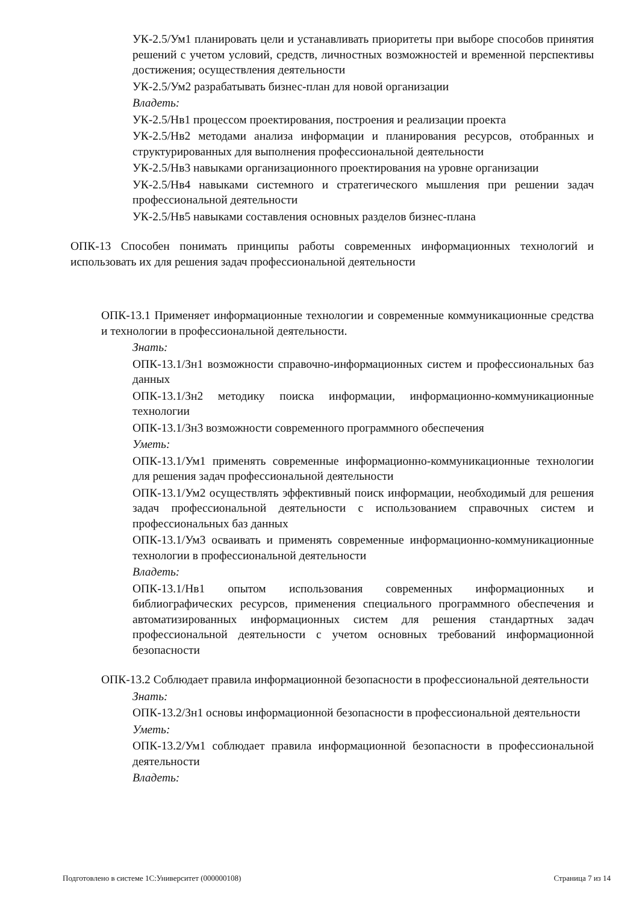УК-2.5/Ум1 планировать цели и устанавливать приоритеты при выборе способов принятия решений с учетом условий, средств, личностных возможностей и временной перспективы достижения; осуществления деятельности
УК-2.5/Ум2 разрабатывать бизнес-план для новой организации
Владеть:
УК-2.5/Нв1 процессом проектирования, построения и реализации проекта
УК-2.5/Нв2 методами анализа информации и планирования ресурсов, отобранных и структурированных для выполнения профессиональной деятельности
УК-2.5/Нв3 навыками организационного проектирования на уровне организации
УК-2.5/Нв4 навыками системного и стратегического мышления при решении задач профессиональной деятельности
УК-2.5/Нв5 навыками составления основных разделов бизнес-плана
ОПК-13 Способен понимать принципы работы современных информационных технологий и использовать их для решения задач профессиональной деятельности
ОПК-13.1 Применяет информационные технологии и современные коммуникационные средства и технологии в профессиональной деятельности.
Знать:
ОПК-13.1/Зн1 возможности справочно-информационных систем и профессиональных баз данных
ОПК-13.1/Зн2 методику поиска информации, информационно-коммуникационные технологии
ОПК-13.1/Зн3 возможности современного программного обеспечения
Уметь:
ОПК-13.1/Ум1 применять современные информационно-коммуникационные технологии для решения задач профессиональной деятельности
ОПК-13.1/Ум2 осуществлять эффективный поиск информации, необходимый для решения задач профессиональной деятельности с использованием справочных систем и профессиональных баз данных
ОПК-13.1/Ум3 осваивать и применять современные информационно-коммуникационные технологии в профессиональной деятельности
Владеть:
ОПК-13.1/Нв1 опытом использования современных информационных и библиографических ресурсов, применения специального программного обеспечения и автоматизированных информационных систем для решения стандартных задач профессиональной деятельности с учетом основных требований информационной безопасности
ОПК-13.2 Соблюдает правила информационной безопасности в профессиональной деятельности
Знать:
ОПК-13.2/Зн1 основы информационной безопасности в профессиональной деятельности
Уметь:
ОПК-13.2/Ум1 соблюдает правила информационной безопасности в профессиональной деятельности
Владеть:
Подготовлено в системе 1С:Университет (000000108) Страница 7 из 14